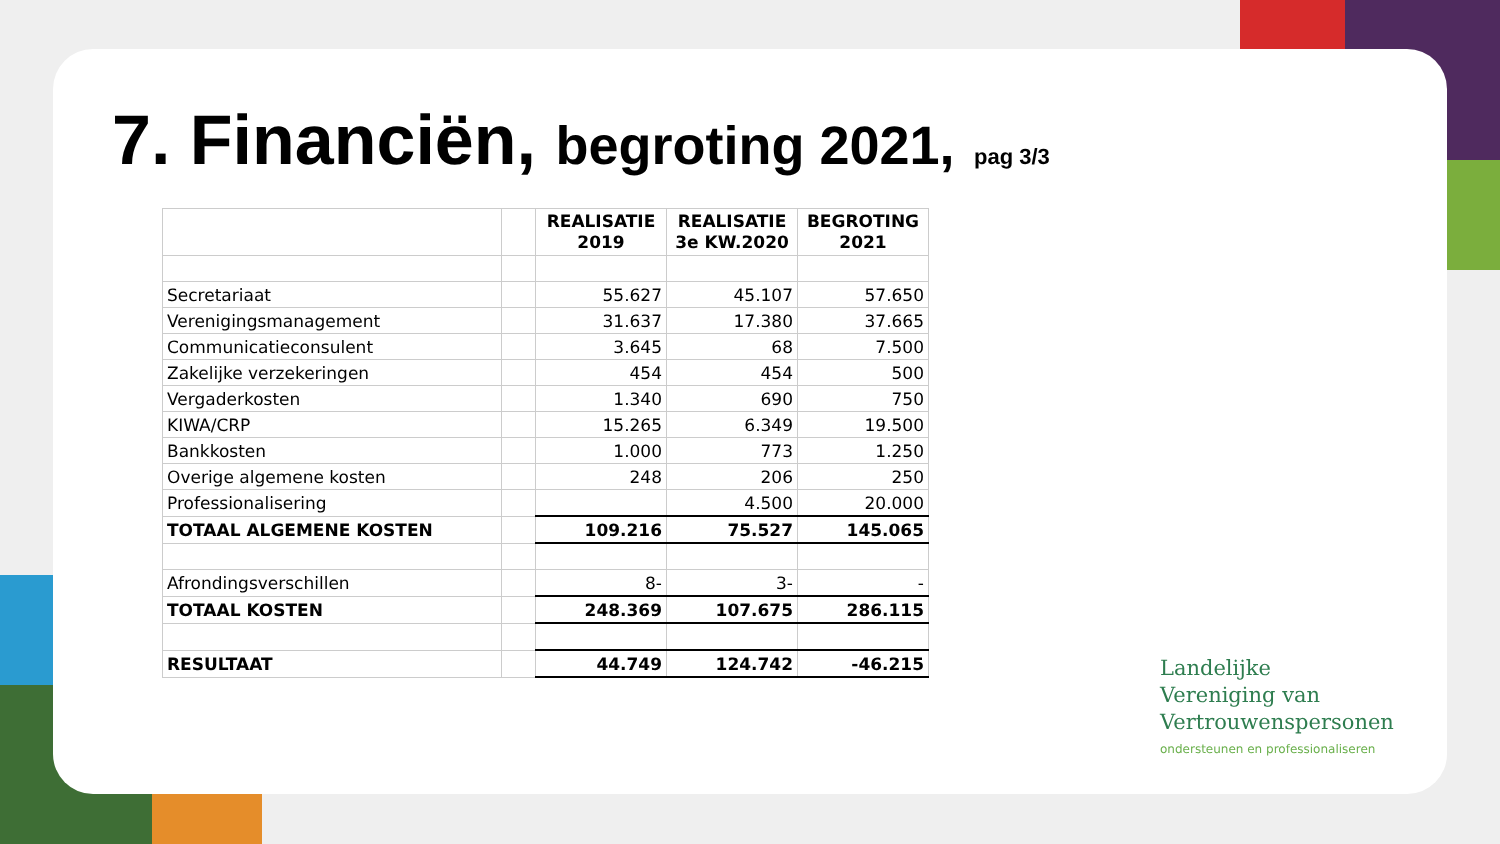7. Financiën, begroting 2021, pag 3/3
| | | REALISATIE 2019 | REALISATIE 3e KW.2020 | BEGROTING 2021 |
| --- | --- | --- | --- | --- |
| Secretariaat | | 55.627 | 45.107 | 57.650 |
| Verenigingsmanagement | | 31.637 | 17.380 | 37.665 |
| Communicatieconsulent | | 3.645 | 68 | 7.500 |
| Zakelijke verzekeringen | | 454 | 454 | 500 |
| Vergaderkosten | | 1.340 | 690 | 750 |
| KIWA/CRP | | 15.265 | 6.349 | 19.500 |
| Bankkosten | | 1.000 | 773 | 1.250 |
| Overige algemene kosten | | 248 | 206 | 250 |
| Professionalisering | | | 4.500 | 20.000 |
| TOTAAL ALGEMENE KOSTEN | | 109.216 | 75.527 | 145.065 |
| Afrondingsverschillen | | 8- | 3- | - |
| TOTAAL KOSTEN | | 248.369 | 107.675 | 286.115 |
| RESULTAAT | | 44.749 | 124.742 | -46.215 |
Landelijke
Vereniging van
Vertrouwenspersonen
ondersteunen en professionaliseren